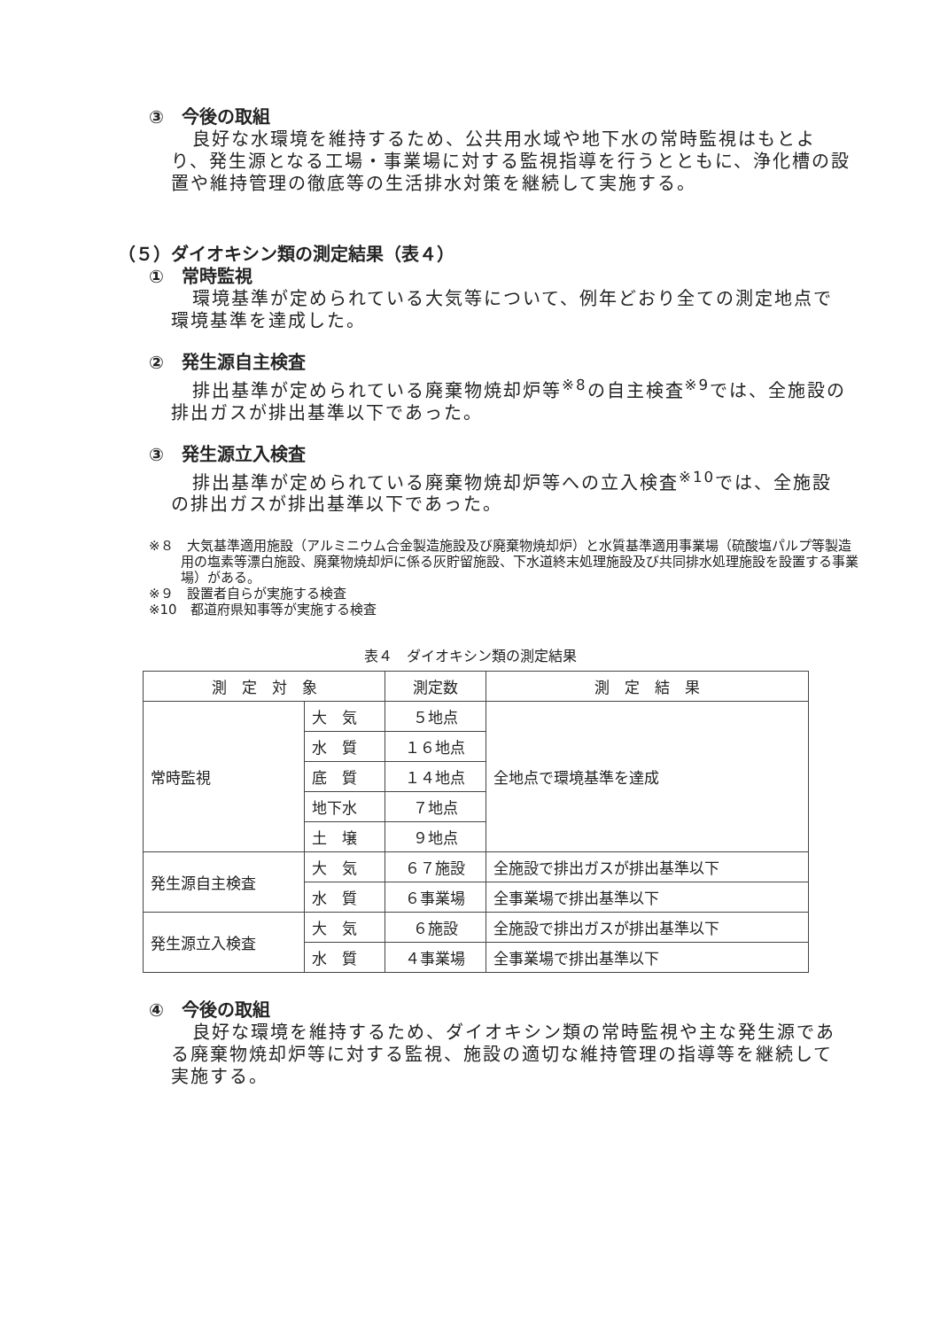③　今後の取組
良好な水環境を維持するため、公共用水域や地下水の常時監視はもとより、発生源となる工場・事業場に対する監視指導を行うとともに、浄化槽の設置や維持管理の徹底等の生活排水対策を継続して実施する。
（５）ダイオキシン類の測定結果（表４）
①　常時監視
環境基準が定められている大気等について、例年どおり全ての測定地点で環境基準を達成した。
②　発生源自主検査
排出基準が定められている廃棄物焼却炉等<sup>※8</sup>の自主検査<sup>※9</sup>では、全施設の排出ガスが排出基準以下であった。
③　発生源立入検査
排出基準が定められている廃棄物焼却炉等への立入検査<sup>※10</sup>では、全施設の排出ガスが排出基準以下であった。
※８　大気基準適用施設（アルミニウム合金製造施設及び廃棄物焼却炉）と水質基準適用事業場（硫酸塩パルプ等製造用の塩素等漂白施設、廃棄物焼却炉に係る灰貯留施設、下水道終末処理施設及び共同排水処理施設を設置する事業場）がある。
※９　設置者自らが実施する検査
※10　都道府県知事等が実施する検査
表４　ダイオキシン類の測定結果
| 測 定 対 象 | | 測定数 | 測 定 結 果 |
| --- | --- | --- | --- |
| 常時監視 | 大 気 | ５地点 | 全地点で環境基準を達成 |
| | 水 質 | １６地点 | |
| | 底 質 | １４地点 | |
| | 地下水 | ７地点 | |
| | 土 壌 | ９地点 | |
| 発生源自主検査 | 大 気 | ６７施設 | 全施設で排出ガスが排出基準以下 |
| | 水 質 | ６事業場 | 全事業場で排出基準以下 |
| 発生源立入検査 | 大 気 | ６施設 | 全施設で排出ガスが排出基準以下 |
| | 水 質 | ４事業場 | 全事業場で排出基準以下 |
④　今後の取組
良好な環境を維持するため、ダイオキシン類の常時監視や主な発生源である廃棄物焼却炉等に対する監視、施設の適切な維持管理の指導等を継続して実施する。